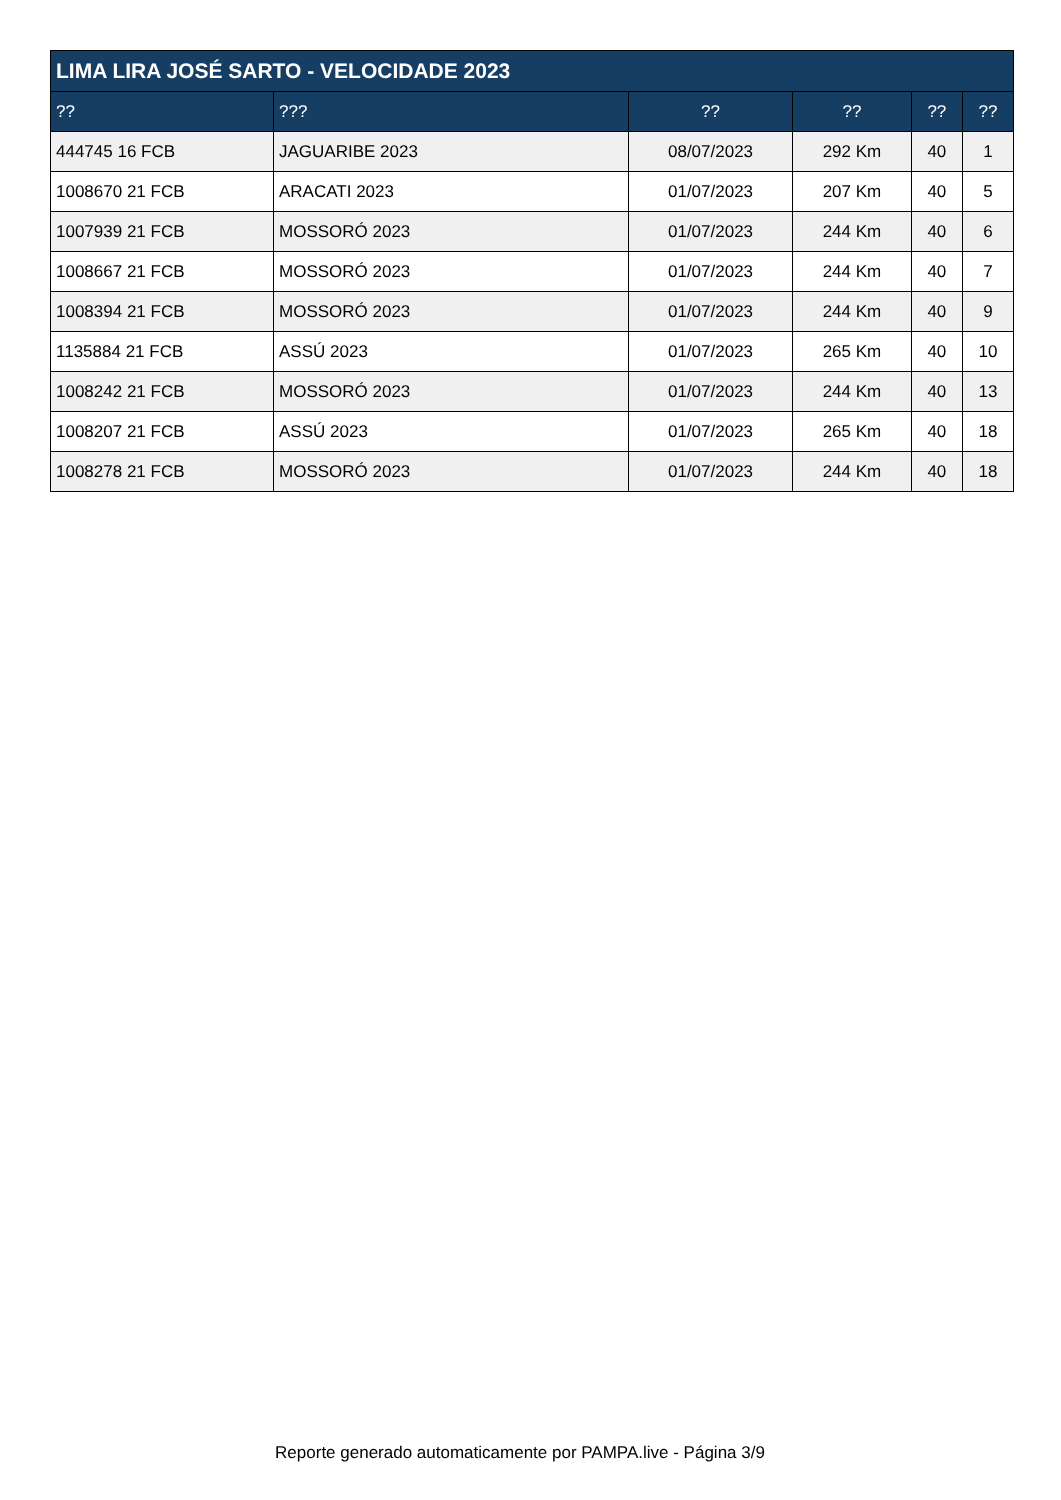| LIMA LIRA JOSÉ SARTO - VELOCIDADE 2023 | | | | | |
| --- | --- | --- | --- | --- | --- |
| ?? | ??? | ?? | ?? | ?? | ?? |
| 444745 16 FCB | JAGUARIBE 2023 | 08/07/2023 | 292 Km | 40 | 1 |
| 1008670 21 FCB | ARACATI 2023 | 01/07/2023 | 207 Km | 40 | 5 |
| 1007939 21 FCB | MOSSORÓ 2023 | 01/07/2023 | 244 Km | 40 | 6 |
| 1008667 21 FCB | MOSSORÓ 2023 | 01/07/2023 | 244 Km | 40 | 7 |
| 1008394 21 FCB | MOSSORÓ 2023 | 01/07/2023 | 244 Km | 40 | 9 |
| 1135884 21 FCB | ASSÚ 2023 | 01/07/2023 | 265 Km | 40 | 10 |
| 1008242 21 FCB | MOSSORÓ 2023 | 01/07/2023 | 244 Km | 40 | 13 |
| 1008207 21 FCB | ASSÚ 2023 | 01/07/2023 | 265 Km | 40 | 18 |
| 1008278 21 FCB | MOSSORÓ 2023 | 01/07/2023 | 244 Km | 40 | 18 |
Reporte generado automaticamente por PAMPA.live - Página 3/9